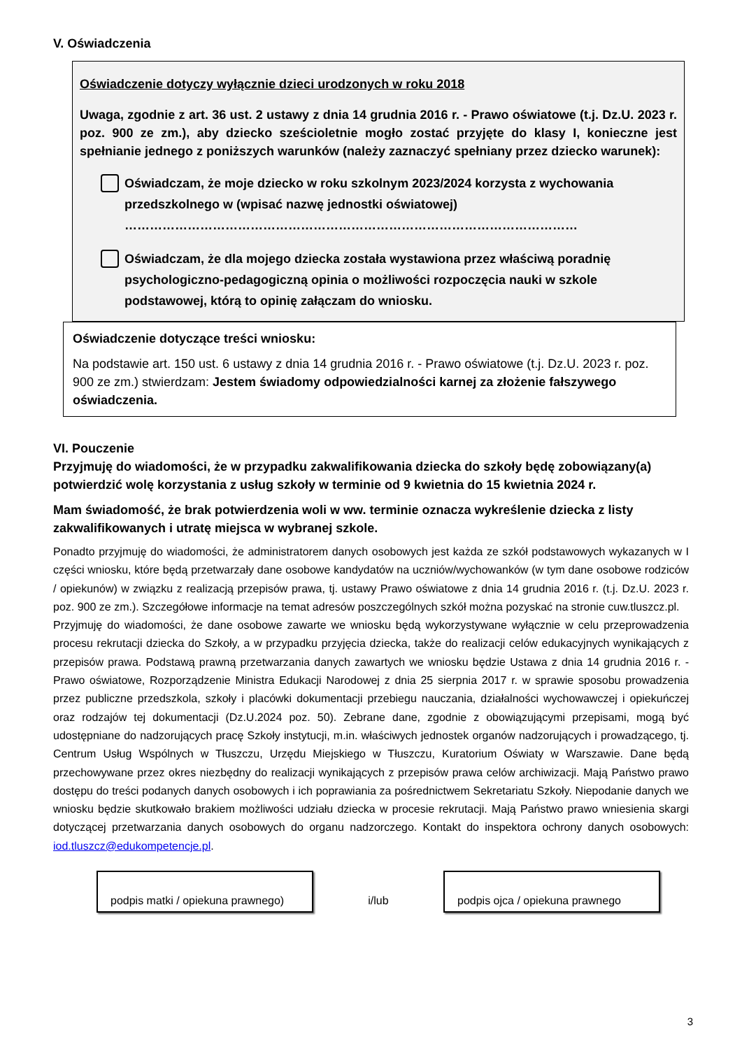V. Oświadczenia
Oświadczenie dotyczy wyłącznie dzieci urodzonych w roku 2018
Uwaga, zgodnie z art. 36 ust. 2 ustawy z dnia 14 grudnia 2016 r. - Prawo oświatowe (t.j. Dz.U. 2023 r. poz. 900 ze zm.), aby dziecko sześcioletnie mogło zostać przyjęte do klasy I, konieczne jest spełnianie jednego z poniższych warunków (należy zaznaczyć spełniany przez dziecko warunek):
Oświadczam, że moje dziecko w roku szkolnym 2023/2024 korzysta z wychowania przedszkolnego w (wpisać nazwę jednostki oświatowej)
………………………………………………………………………………………………
Oświadczam, że dla mojego dziecka została wystawiona przez właściwą poradnię psychologiczno-pedagogiczną opinia o możliwości rozpoczęcia nauki w szkole podstawowej, którą to opinię załączam do wniosku.
Oświadczenie dotyczące treści wniosku:
Na podstawie art. 150 ust. 6 ustawy z dnia 14 grudnia 2016 r. - Prawo oświatowe (t.j. Dz.U. 2023 r. poz. 900 ze zm.) stwierdzam: Jestem świadomy odpowiedzialności karnej za złożenie fałszywego oświadczenia.
VI. Pouczenie
Przyjmuję do wiadomości, że w przypadku zakwalifikowania dziecka do szkoły będę zobowiązany(a) potwierdzić wolę korzystania z usług szkoły w terminie od 9 kwietnia do 15 kwietnia 2024 r.
Mam świadomość, że brak potwierdzenia woli w ww. terminie oznacza wykreślenie dziecka z listy zakwalifikowanych i utratę miejsca w wybranej szkole.
Ponadto przyjmuję do wiadomości, że administratorem danych osobowych jest każda ze szkół podstawowych wykazanych w I części wniosku, które będą przetwarzały dane osobowe kandydatów na uczniów/wychowanków (w tym dane osobowe rodziców / opiekunów) w związku z realizacją przepisów prawa, tj. ustawy Prawo oświatowe z dnia 14 grudnia 2016 r. (t.j. Dz.U. 2023 r. poz. 900 ze zm.). Szczegółowe informacje na temat adresów poszczególnych szkół można pozyskać na stronie cuw.tluszcz.pl.
Przyjmuję do wiadomości, że dane osobowe zawarte we wniosku będą wykorzystywane wyłącznie w celu przeprowadzenia procesu rekrutacji dziecka do Szkoły, a w przypadku przyjęcia dziecka, także do realizacji celów edukacyjnych wynikających z przepisów prawa. Podstawą prawną przetwarzania danych zawartych we wniosku będzie Ustawa z dnia 14 grudnia 2016 r. - Prawo oświatowe, Rozporządzenie Ministra Edukacji Narodowej z dnia 25 sierpnia 2017 r. w sprawie sposobu prowadzenia przez publiczne przedszkola, szkoły i placówki dokumentacji przebiegu nauczania, działalności wychowawczej i opiekuńczej oraz rodzajów tej dokumentacji (Dz.U.2024 poz. 50). Zebrane dane, zgodnie z obowiązującymi przepisami, mogą być udostępniane do nadzorujących pracę Szkoły instytucji, m.in. właściwych jednostek organów nadzorujących i prowadzącego, tj. Centrum Usług Wspólnych w Tłuszczu, Urzędu Miejskiego w Tłuszczu, Kuratorium Oświaty w Warszawie. Dane będą przechowywane przez okres niezbędny do realizacji wynikających z przepisów prawa celów archiwizacji. Mają Państwo prawo dostępu do treści podanych danych osobowych i ich poprawiania za pośrednictwem Sekretariatu Szkoły. Niepodanie danych we wniosku będzie skutkowało brakiem możliwości udziału dziecka w procesie rekrutacji. Mają Państwo prawo wniesienia skargi dotyczącej przetwarzania danych osobowych do organu nadzorczego. Kontakt do inspektora ochrony danych osobowych: iod.tluszcz@edukompetencje.pl.
podpis matki / opiekuna prawnego)
i/lub
podpis ojca / opiekuna prawnego
3